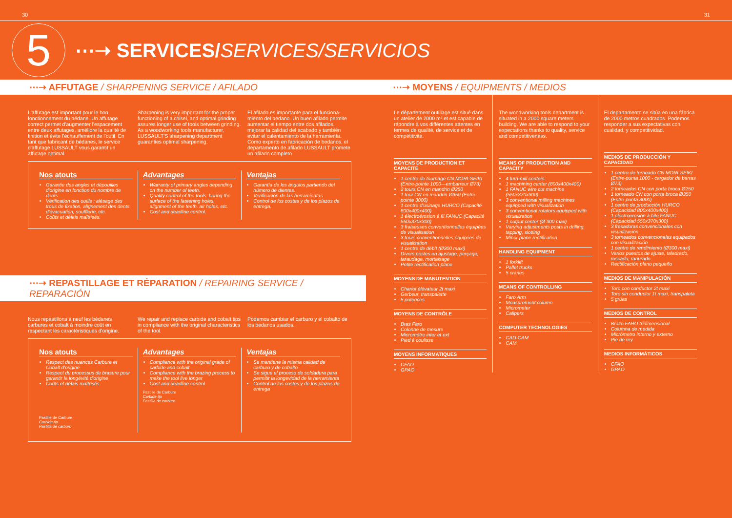30 31
5
⋯➝ SERVICES/SERVICES/SERVICIOS
⋯➝ AFFUTAGE / SHARPENING SERVICE / AFILADO
L'affutage est important pour le bon fonctionnement du bédane. Un affutage correct permet d'augmenter l'espacement entre deux affutages, améliore la qualité de finition et évite l'échauffement de l'outil. En tant que fabricant de bédanes, le service d'affutage LUSSAULT vous garantit un affutage optimal.
Sharpening is very important for the proper functioning of a chisel, and optimal grinding assures longer use of tools between grinding. As a woodworking tools manufacturer, LUSSAULT'S sharpening department guaranties optimal sharpening.
El afilado es importante para el funciona-miento del bedano. Un buen afilado permite aumentar el tiempo entre dos afilados, mejorar la calidad del acabado y también evitar el calentamiento de la herramienta. Como experto en fabricación de bedanos, el departamento de afilado LUSSAULT promete un afilado completo.
Nos atouts
Garantie des angles et dépouilles d'origine en fonction du nombre de dents.
Vérification des outils : alésage des trous de fixation, alignement des dents d'évacuation, soufflerie, etc.
Coûts et délais maîtrisés.
Advantages
Warranty of primary angles depending on the number of teeth.
Quality control of the tools: boring the surface of the fastening holes, alignment of the teeth, air holes, etc.
Cost and deadline control.
Ventajas
Garantía de los ángulos partiendo del número de dientes.
Verificación de las herramientas.
Control de los costes y de los plazos de entrega.
⋯➝ REPASTILLAGE ET RÉPARATION / REPAIRING SERVICE / REPARACIÓN
Nous repastillons à neuf les bédanes carbures et cobalt à moindre coût en respectant les caractéristiques d'origine.
We repair and replace carbide and cobalt tips in compliance with the original characteristics of the tool.
Podemos cambiar el carburo y el cobalto de los bedanos usados.
Nos atouts
Respect des nuances Carbure et Cobalt d'origine
Respect du processus de brasure pour garantir la longévité d'origine
Coûts et délais maîtrisés
Pastille de Carbure
Carbide tip
Pastilla de carburo
Advantages
Compliance with the original grade of carbide and cobalt
Compliance with the brazing process to make the tool live longer
Cost and deadline control
Pastille de Carbure
Carbide tip
Pastilla de carburo
Ventajas
Se mantiene la misma calidad de carburo y de cobalto
Se sigue el proceso de soldadura para permitir la longevidad de la herramienta
Control de los costes y de los plazos de entrega
⋯➝ MOYENS / EQUIPMENTS / MEDIOS
Le département outillage est situé dans un atelier de 2000 m² et est capable de répondre à vos différentes attentes en termes de qualité, de service et de compétitivité.
MOYENS DE PRODUCTION ET CAPACITÉ
1 centre de tournage CN MORI-SEIKI (Entre-pointe 1000—embarreur Ø73)
2 tours CN en mandrin Ø250
1 tour CN en mandrin Ø350 (Entre-pointe 3000)
1 centre d'usinage HURCO (Capacité 800x400x400)
1 électroérosion à fil FANUC (Capacité 550x370x300)
3 fraiseuses conventionnelles équipées de visualisation
3 tours conventionnelles équipées de visualisation
1 centre de débit (Ø300 maxi)
Divers postes en ajustage, perçage, taraudage, mortaisage
Petite rectification plane
MOYENS DE MANUTENTION
Chariot élévateur 2t maxi
Gerbeur, transpalette
5 potences
MOYENS DE CONTRÔLE
Bras Faro
Colonne de mesure
Micromètre inter et ext
Pied à coulisse
MOYENS INFORMATIQUES
CFAO
GPAO
The woodworking tools department is situated in a 2000 square meters building. We are able to respond to your expectations thanks to quality, service and competitiveness.
MEANS OF PRODUCTION AND CAPACITY
4 turn-mill centers
1 machining center (800x400x400)
1 FANUC wire cut machine (550x370x300)
3 conventional milling machines equipped with visualization
3 conventional rotators equipped with visualization
1 output center (Ø 300 max)
Varying adjustments posts in drilling, tapping, slotting
Minor plane rectification
HANDLING EQUIPMENT
1 forklift
Pallet trucks
5 cranes
MEANS OF CONTROLLING
Faro Arm
Measurement column
Micrometer
Calipers
COMPUTER TECHNOLOGIES
CAD-CAM
CAM
El departamento se sitúa en una fábrica de 2000 metros cuadrados. Podemos responder a sus expectativas con cualidad, y competitividad.
MEDIOS DE PRODUCCIÓN Y CAPACIDAD
1 centro de torneado CN MORI-SEIKI (Entre-punta 1000 - cargador de barras Ø73)
2 torneados CN con porta broca Ø250
1 torneado CN con porta broca Ø350 (Entre-punta 3000)
1 centro de producción HURCO (Capacidad 800x400x400)
1 electroerosión à hilo FANUC (Capacidad 550x370x300)
3 fresadoras convencionales con visualización
3 torneados convencionales equipados con visualización
1 centro de rendimiento (Ø300 maxi)
Varios puestos de ajuste, taladrado, roscado, ranurado
Rectificación plano pequeño
MEDIOS DE MANIPULACIÓN
Toro con conductor 2t maxi
Toro sin conductor 1t maxi, transpaleta
5 grúas
MEDIOS DE CONTROL
Brazo FARO tridimensional
Columna de medida
Micrómetro interno y externo
Pie de rey
MEDIOS INFORMÁTICOS
CFAO
GPAO